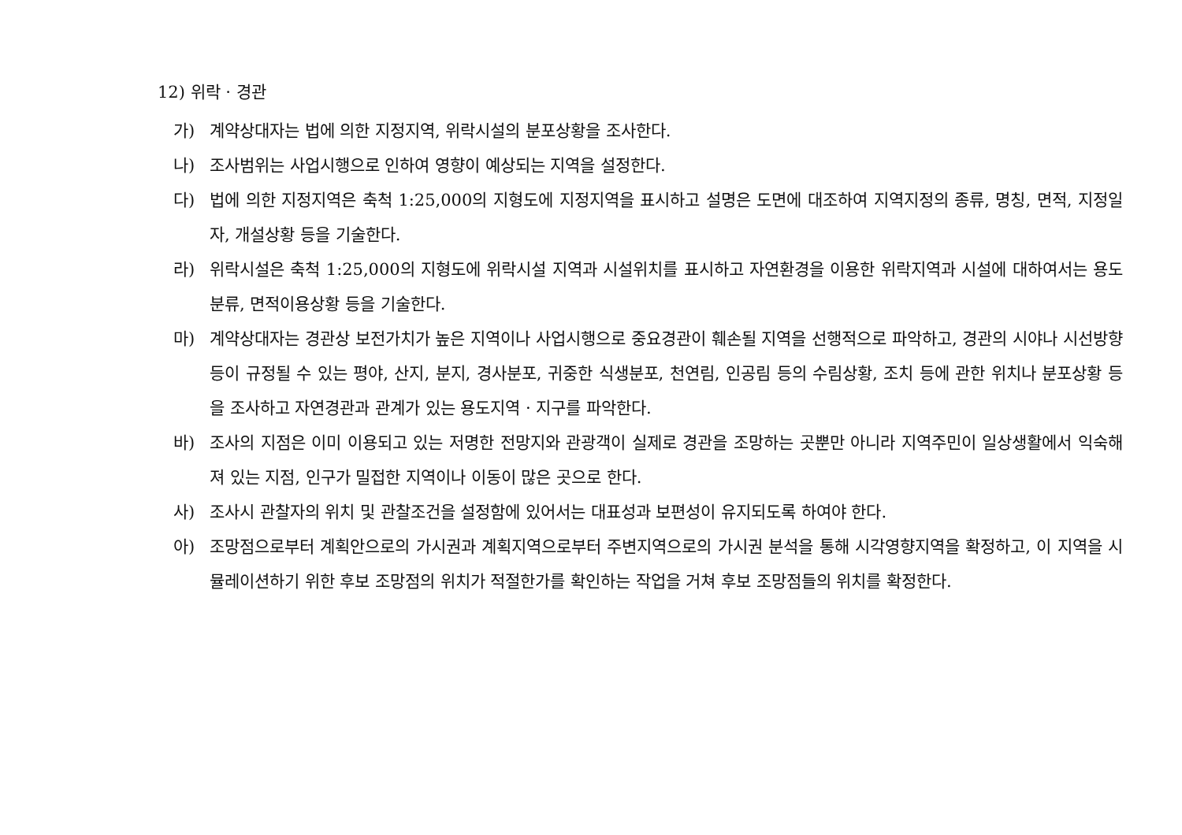12) 위락 · 경관
가) 계약상대자는 법에 의한 지정지역, 위락시설의 분포상황을 조사한다.
나) 조사범위는 사업시행으로 인하여 영향이 예상되는 지역을 설정한다.
다) 법에 의한 지정지역은 축척 1:25,000의 지형도에 지정지역을 표시하고 설명은 도면에 대조하여 지역지정의 종류, 명칭, 면적, 지정일자, 개설상황 등을 기술한다.
라) 위락시설은 축척 1:25,000의 지형도에 위락시설 지역과 시설위치를 표시하고 자연환경을 이용한 위락지역과 시설에 대하여서는 용도분류, 면적이용상황 등을 기술한다.
마) 계약상대자는 경관상 보전가치가 높은 지역이나 사업시행으로 중요경관이 훼손될 지역을 선행적으로 파악하고, 경관의 시야나 시선방향 등이 규정될 수 있는 평야, 산지, 분지, 경사분포, 귀중한 식생분포, 천연림, 인공림 등의 수림상황, 조치 등에 관한 위치나 분포상황 등을 조사하고 자연경관과 관계가 있는 용도지역 · 지구를 파악한다.
바) 조사의 지점은 이미 이용되고 있는 저명한 전망지와 관광객이 실제로 경관을 조망하는 곳뿐만 아니라 지역주민이 일상생활에서 익숙해져 있는 지점, 인구가 밀접한 지역이나 이동이 많은 곳으로 한다.
사) 조사시 관찰자의 위치 및 관찰조건을 설정함에 있어서는 대표성과 보편성이 유지되도록 하여야 한다.
아) 조망점으로부터 계획안으로의 가시권과 계획지역으로부터 주변지역으로의 가시권 분석을 통해 시각영향지역을 확정하고, 이 지역을 시뮬레이션하기 위한 후보 조망점의 위치가 적절한가를 확인하는 작업을 거쳐 후보 조망점들의 위치를 확정한다.